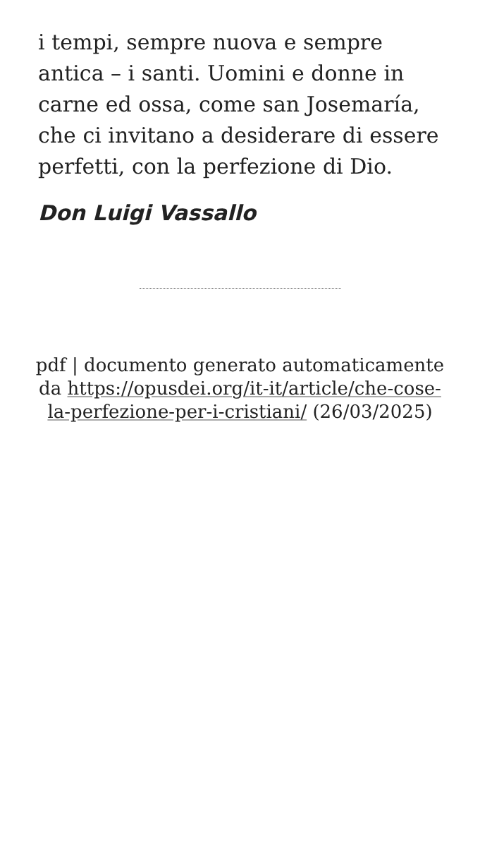i tempi, sempre nuova e sempre antica – i santi. Uomini e donne in carne ed ossa, come san Josemaría, che ci invitano a desiderare di essere perfetti, con la perfezione di Dio.
Don Luigi Vassallo
pdf | documento generato automaticamente da https://opusdei.org/it-it/article/che-cose-la-perfezione-per-i-cristiani/ (26/03/2025)